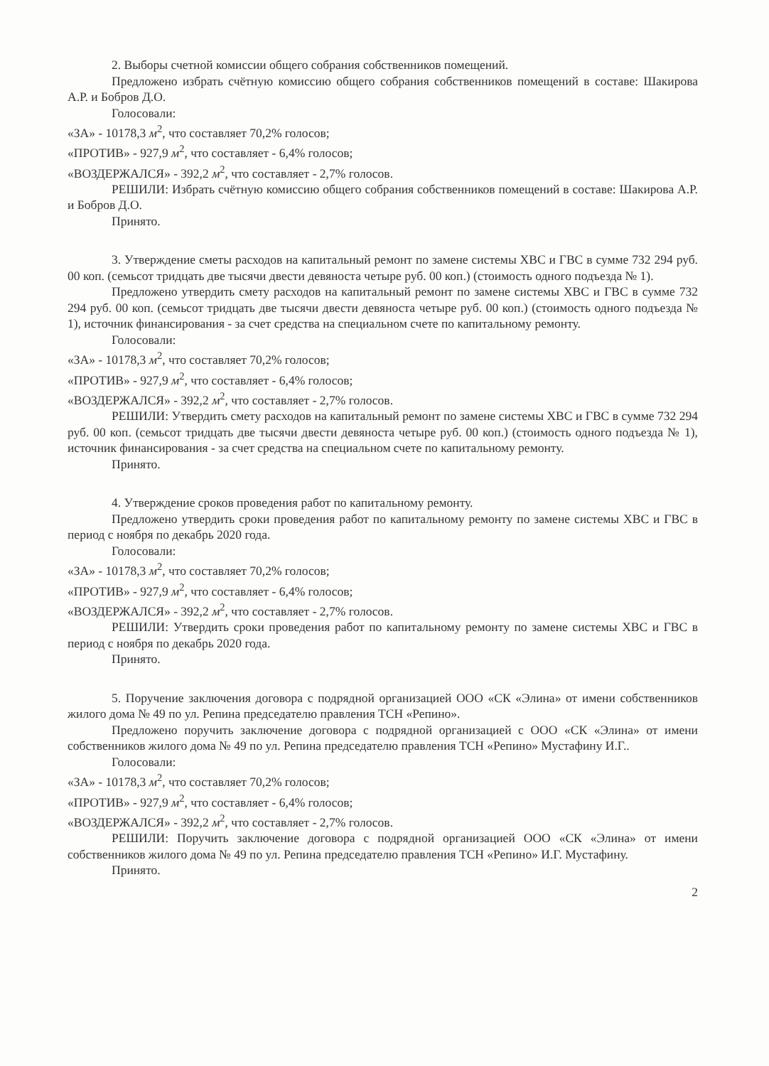2. Выборы счетной комиссии общего собрания собственников помещений.
Предложено избрать счётную комиссию общего собрания собственников помещений в составе: Шакирова А.Р. и Бобров Д.О.
Голосовали:
«ЗА» - 10178,3 м<sup>2</sup>, что составляет 70,2% голосов;
«ПРОТИВ» - 927,9 м<sup>2</sup>, что составляет - 6,4% голосов;
«ВОЗДЕРЖАЛСЯ» - 392,2 м<sup>2</sup>, что составляет - 2,7% голосов.
РЕШИЛИ: Избрать счётную комиссию общего собрания собственников помещений в составе: Шакирова А.Р. и Бобров Д.О.
Принято.
3. Утверждение сметы расходов на капитальный ремонт по замене системы ХВС и ГВС в сумме 732 294 руб. 00 коп. (семьсот тридцать две тысячи двести девяноста четыре руб. 00 коп.) (стоимость одного подъезда № 1).
Предложено утвердить смету расходов на капитальный ремонт по замене системы ХВС и ГВС в сумме 732 294 руб. 00 коп. (семьсот тридцать две тысячи двести девяноста четыре руб. 00 коп.) (стоимость одного подъезда № 1), источник финансирования - за счет средства на специальном счете по капитальному ремонту.
Голосовали:
«ЗА» - 10178,3 м<sup>2</sup>, что составляет 70,2% голосов;
«ПРОТИВ» - 927,9 м<sup>2</sup>, что составляет - 6,4% голосов;
«ВОЗДЕРЖАЛСЯ» - 392,2 м<sup>2</sup>, что составляет - 2,7% голосов.
РЕШИЛИ: Утвердить смету расходов на капитальный ремонт по замене системы ХВС и ГВС в сумме 732 294 руб. 00 коп. (семьсот тридцать две тысячи двести девяноста четыре руб. 00 коп.) (стоимость одного подъезда № 1), источник финансирования - за счет средства на специальном счете по капитальному ремонту.
Принято.
4. Утверждение сроков проведения работ по капитальному ремонту.
Предложено утвердить сроки проведения работ по капитальному ремонту по замене системы ХВС и ГВС в период с ноября по декабрь 2020 года.
Голосовали:
«ЗА» - 10178,3 м<sup>2</sup>, что составляет 70,2% голосов;
«ПРОТИВ» - 927,9 м<sup>2</sup>, что составляет - 6,4% голосов;
«ВОЗДЕРЖАЛСЯ» - 392,2 м<sup>2</sup>, что составляет - 2,7% голосов.
РЕШИЛИ: Утвердить сроки проведения работ по капитальному ремонту по замене системы ХВС и ГВС в период с ноября по декабрь 2020 года.
Принято.
5. Поручение заключения договора с подрядной организацией ООО «СК «Элина» от имени собственников жилого дома № 49 по ул. Репина председателю правления ТСН «Репино».
Предложено поручить заключение договора с подрядной организацией с ООО «СК «Элина» от имени собственников жилого дома № 49 по ул. Репина председателю правления ТСН «Репино» Мустафину И.Г..
Голосовали:
«ЗА» - 10178,3 м<sup>2</sup>, что составляет 70,2% голосов;
«ПРОТИВ» - 927,9 м<sup>2</sup>, что составляет - 6,4% голосов;
«ВОЗДЕРЖАЛСЯ» - 392,2 м<sup>2</sup>, что составляет - 2,7% голосов.
РЕШИЛИ: Поручить заключение договора с подрядной организацией ООО «СК «Элина» от имени собственников жилого дома № 49 по ул. Репина председателю правления ТСН «Репино» И.Г. Мустафину.
Принято.
2